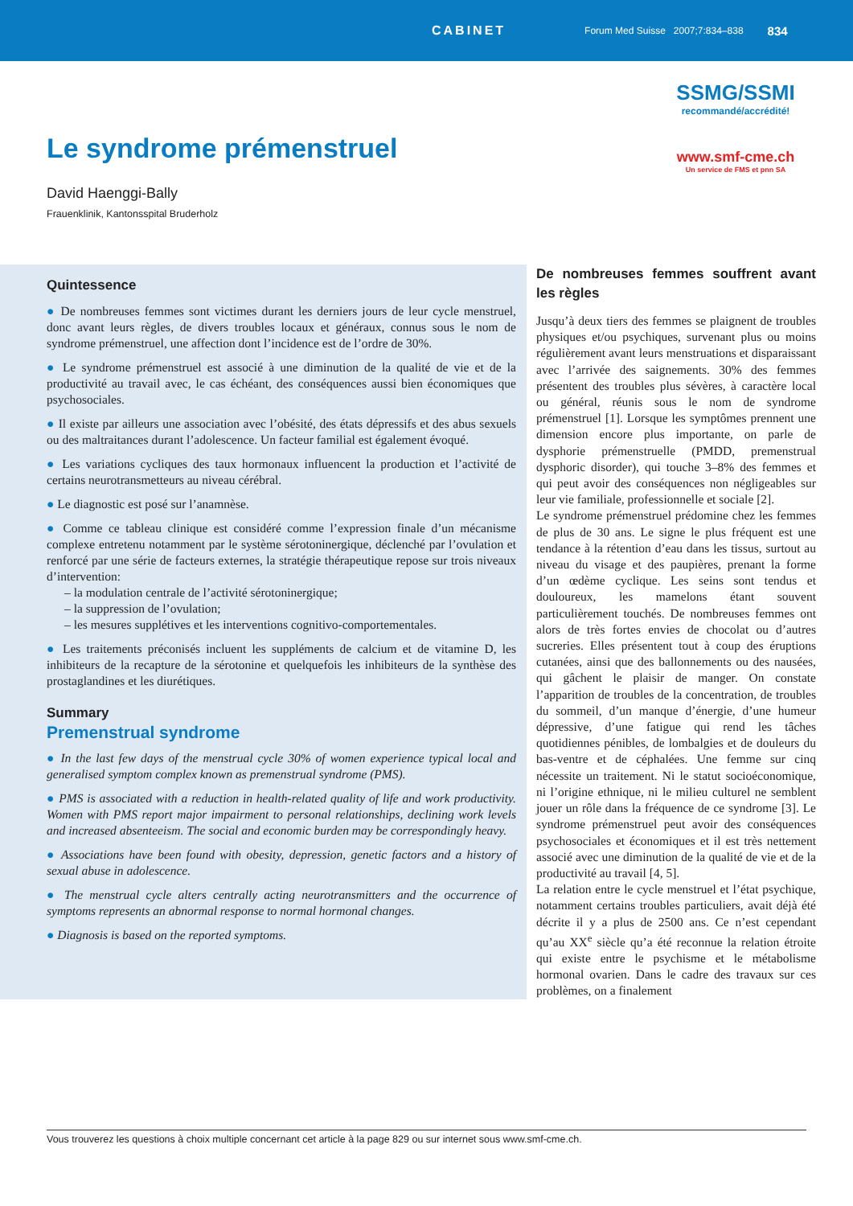CABINET Forum Med Suisse 2007;7:834–838 834
SSMG/SSMI
recommandé/accrédité!
www.smf-cme.ch
Un service de FMS et pnn SA
Le syndrome prémenstruel
David Haenggi-Bally
Frauenklinik, Kantonsspital Bruderholz
Quintessence
● De nombreuses femmes sont victimes durant les derniers jours de leur cycle menstruel, donc avant leurs règles, de divers troubles locaux et généraux, connus sous le nom de syndrome prémenstruel, une affection dont l’incidence est de l’ordre de 30%.
● Le syndrome prémenstruel est associé à une diminution de la qualité de vie et de la productivité au travail avec, le cas échéant, des conséquences aussi bien économiques que psychosociales.
● Il existe par ailleurs une association avec l’obésité, des états dépressifs et des abus sexuels ou des maltraitances durant l’adolescence. Un facteur familial est également évoqué.
● Les variations cycliques des taux hormonaux influencent la production et l’activité de certains neurotransmetteurs au niveau cérébral.
● Le diagnostic est posé sur l’anamnèse.
● Comme ce tableau clinique est considéré comme l’expression finale d’un mécanisme complexe entretenu notamment par le système sérotoninergique, déclenché par l’ovulation et renforcé par une série de facteurs externes, la stratégie thérapeutique repose sur trois niveaux d’intervention:
– la modulation centrale de l’activité sérotoninergique;
– la suppression de l’ovulation;
– les mesures supplétives et les interventions cognitivo-comportementales.
● Les traitements préconisés incluent les suppléments de calcium et de vitamine D, les inhibiteurs de la recapture de la sérotonine et quelquefois les inhibiteurs de la synthèse des prostaglandines et les diurétiques.
Summary
Premenstrual syndrome
● In the last few days of the menstrual cycle 30% of women experience typical local and generalised symptom complex known as premenstrual syndrome (PMS).
● PMS is associated with a reduction in health-related quality of life and work productivity. Women with PMS report major impairment to personal relationships, declining work levels and increased absenteeism. The social and economic burden may be correspondingly heavy.
● Associations have been found with obesity, depression, genetic factors and a history of sexual abuse in adolescence.
● The menstrual cycle alters centrally acting neurotransmitters and the occurrence of symptoms represents an abnormal response to normal hormonal changes.
● Diagnosis is based on the reported symptoms.
De nombreuses femmes souffrent avant les règles
Jusqu’à deux tiers des femmes se plaignent de troubles physiques et/ou psychiques, survenant plus ou moins régulièrement avant leurs menstruations et disparaissant avec l’arrivée des saignements. 30% des femmes présentent des troubles plus sévères, à caractère local ou général, réunis sous le nom de syndrome prémenstruel [1]. Lorsque les symptômes prennent une dimension encore plus importante, on parle de dysphorie prémenstruelle (PMDD, premenstrual dysphoric disorder), qui touche 3–8% des femmes et qui peut avoir des conséquences non négligeables sur leur vie familiale, professionnelle et sociale [2].
Le syndrome prémenstruel prédomine chez les femmes de plus de 30 ans. Le signe le plus fréquent est une tendance à la rétention d’eau dans les tissus, surtout au niveau du visage et des paupières, prenant la forme d’un œdème cyclique. Les seins sont tendus et douloureux, les mamelons étant souvent particulièrement touchés. De nombreuses femmes ont alors de très fortes envies de chocolat ou d’autres sucreries. Elles présentent tout à coup des éruptions cutanées, ainsi que des ballonnements ou des nausées, qui gâchent le plaisir de manger. On constate l’apparition de troubles de la concentration, de troubles du sommeil, d’un manque d’énergie, d’une humeur dépressive, d’une fatigue qui rend les tâches quotidiennes pénibles, de lombalgies et de douleurs du bas-ventre et de céphalées. Une femme sur cinq nécessite un traitement. Ni le statut socioéconomique, ni l’origine ethnique, ni le milieu culturel ne semblent jouer un rôle dans la fréquence de ce syndrome [3]. Le syndrome prémenstruel peut avoir des conséquences psychosociales et économiques et il est très nettement associé avec une diminution de la qualité de vie et de la productivité au travail [4, 5].
La relation entre le cycle menstruel et l’état psychique, notamment certains troubles particuliers, avait déjà été décrite il y a plus de 2500 ans. Ce n’est cependant qu’au XX<sup>e</sup> siècle qu’a été reconnue la relation étroite qui existe entre le psychisme et le métabolisme hormonal ovarien. Dans le cadre des travaux sur ces problèmes, on a finalement
Vous trouverez les questions à choix multiple concernant cet article à la page 829 ou sur internet sous www.smf-cme.ch.